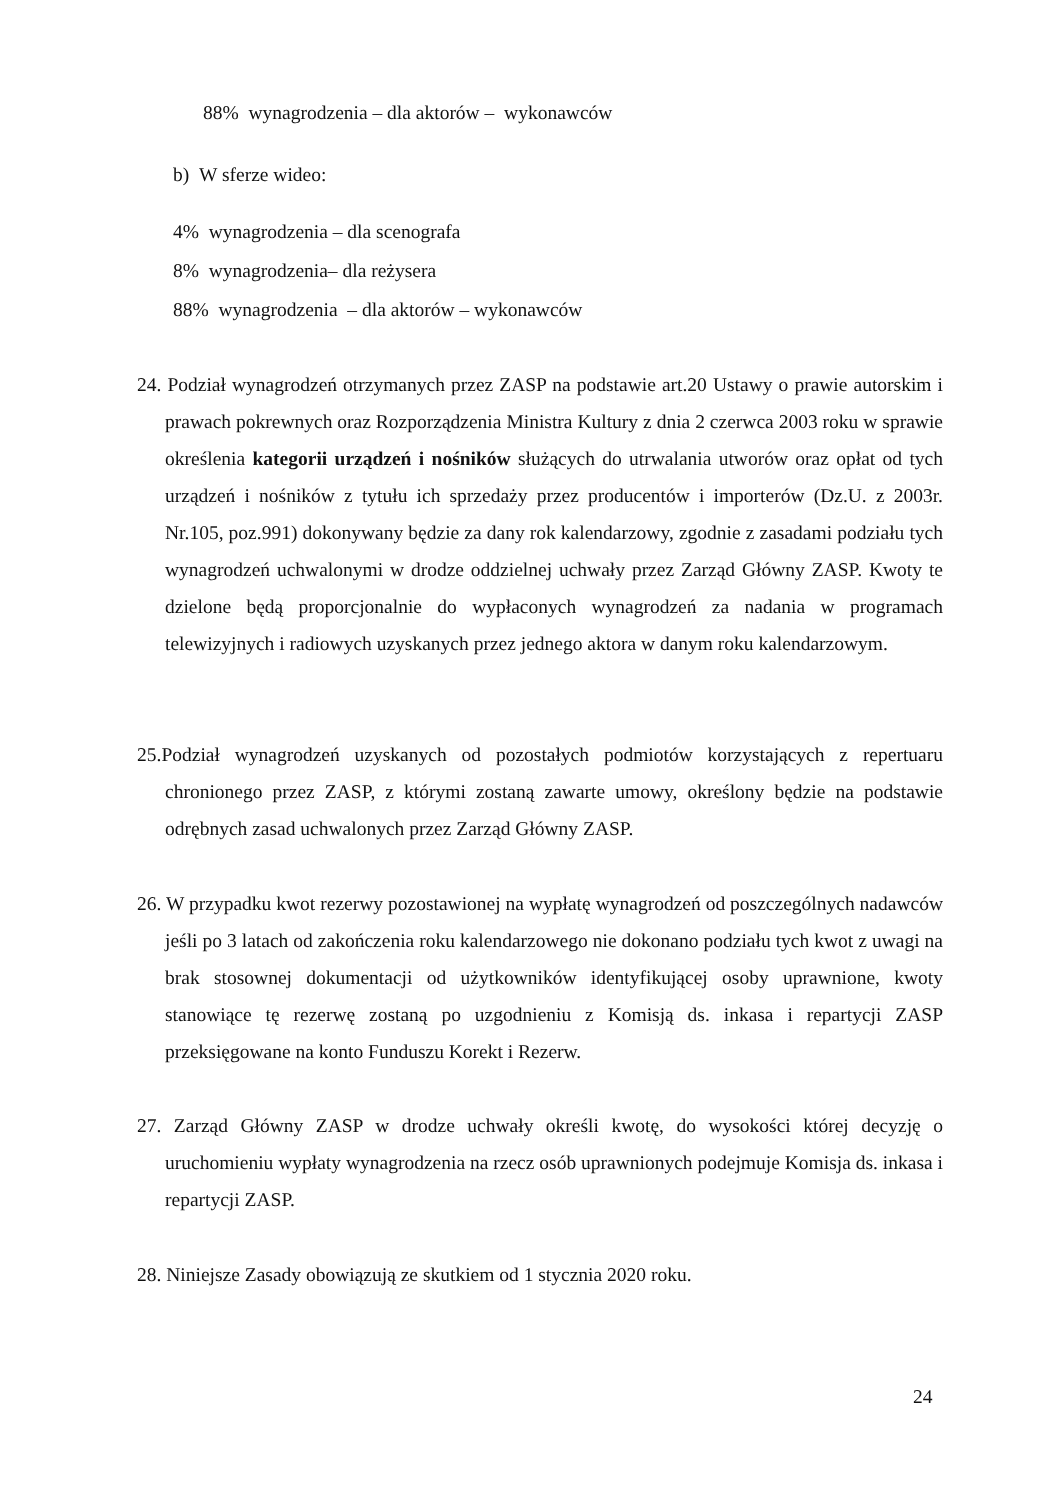88% wynagrodzenia – dla aktorów – wykonawców
b) W sferze wideo:
4% wynagrodzenia – dla scenografa
8% wynagrodzenia– dla reżysera
88% wynagrodzenia – dla aktorów – wykonawców
24. Podział wynagrodzeń otrzymanych przez ZASP na podstawie art.20 Ustawy o prawie autorskim i prawach pokrewnych oraz Rozporządzenia Ministra Kultury z dnia 2 czerwca 2003 roku w sprawie określenia kategorii urządzeń i nośników służących do utrwalania utworów oraz opłat od tych urządzeń i nośników z tytułu ich sprzedaży przez producentów i importerów (Dz.U. z 2003r. Nr.105, poz.991) dokonywany będzie za dany rok kalendarzowy, zgodnie z zasadami podziału tych wynagrodzeń uchwalonymi w drodze oddzielnej uchwały przez Zarząd Główny ZASP. Kwoty te dzielone będą proporcjonalnie do wypłaconych wynagrodzeń za nadania w programach telewizyjnych i radiowych uzyskanych przez jednego aktora w danym roku kalendarzowym.
25.Podział wynagrodzeń uzyskanych od pozostałych podmiotów korzystających z repertuaru chronionego przez ZASP, z którymi zostaną zawarte umowy, określony będzie na podstawie odrębnych zasad uchwalonych przez Zarząd Główny ZASP.
26. W przypadku kwot rezerwy pozostawionej na wypłatę wynagrodzeń od poszczególnych nadawców jeśli po 3 latach od zakończenia roku kalendarzowego nie dokonano podziału tych kwot z uwagi na brak stosownej dokumentacji od użytkowników identyfikującej osoby uprawnione, kwoty stanowiące tę rezerwę zostaną po uzgodnieniu z Komisją ds. inkasa i repartycji ZASP przeksięgowane na konto Funduszu Korekt i Rezerw.
27. Zarząd Główny ZASP w drodze uchwały określi kwotę, do wysokości której decyzję o uruchomieniu wypłaty wynagrodzenia na rzecz osób uprawnionych podejmuje Komisja ds. inkasa i repartycji ZASP.
28. Niniejsze Zasady obowiązują ze skutkiem od 1 stycznia 2020 roku.
24